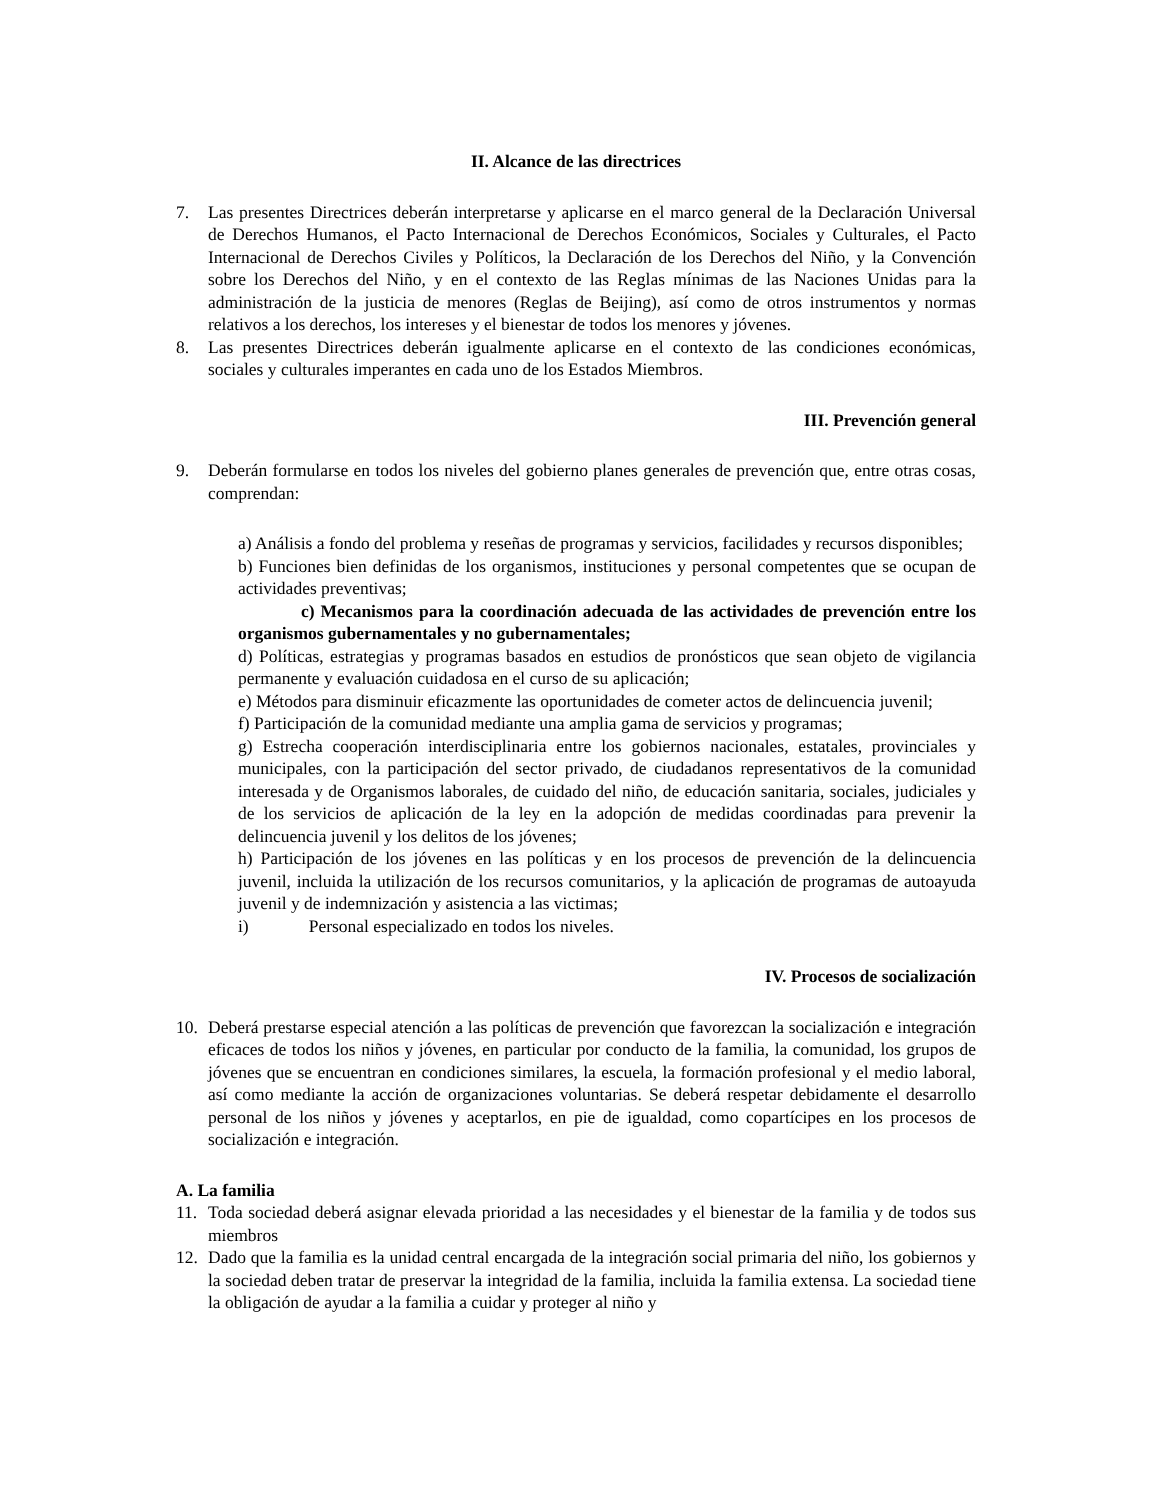II. Alcance de las directrices
7. Las presentes Directrices deberán interpretarse y aplicarse en el marco general de la Declaración Universal de Derechos Humanos, el Pacto Internacional de Derechos Económicos, Sociales y Culturales, el Pacto Internacional de Derechos Civiles y Políticos, la Declaración de los Derechos del Niño, y la Convención sobre los Derechos del Niño, y en el contexto de las Reglas mínimas de las Naciones Unidas para la administración de la justicia de menores (Reglas de Beijing), así como de otros instrumentos y normas relativos a los derechos, los intereses y el bienestar de todos los menores y jóvenes.
8. Las presentes Directrices deberán igualmente aplicarse en el contexto de las condiciones económicas, sociales y culturales imperantes en cada uno de los Estados Miembros.
III. Prevención general
9. Deberán formularse en todos los niveles del gobierno planes generales de prevención que, entre otras cosas, comprendan:
a) Análisis a fondo del problema y reseñas de programas y servicios, facilidades y recursos disponibles;
b) Funciones bien definidas de los organismos, instituciones y personal competentes que se ocupan de actividades preventivas;
c) Mecanismos para la coordinación adecuada de las actividades de prevención entre los organismos gubernamentales y no gubernamentales;
d) Políticas, estrategias y programas basados en estudios de pronósticos que sean objeto de vigilancia permanente y evaluación cuidadosa en el curso de su aplicación;
e) Métodos para disminuir eficazmente las oportunidades de cometer actos de delincuencia juvenil;
f) Participación de la comunidad mediante una amplia gama de servicios y programas;
g) Estrecha cooperación interdisciplinaria entre los gobiernos nacionales, estatales, provinciales y municipales, con la participación del sector privado, de ciudadanos representativos de la comunidad interesada y de Organismos laborales, de cuidado del niño, de educación sanitaria, sociales, judiciales y de los servicios de aplicación de la ley en la adopción de medidas coordinadas para prevenir la delincuencia juvenil y los delitos de los jóvenes;
h) Participación de los jóvenes en las políticas y en los procesos de prevención de la delincuencia juvenil, incluida la utilización de los recursos comunitarios, y la aplicación de programas de autoayuda juvenil y de indemnización y asistencia a las victimas;
i) Personal especializado en todos los niveles.
IV. Procesos de socialización
10. Deberá prestarse especial atención a las políticas de prevención que favorezcan la socialización e integración eficaces de todos los niños y jóvenes, en particular por conducto de la familia, la comunidad, los grupos de jóvenes que se encuentran en condiciones similares, la escuela, la formación profesional y el medio laboral, así como mediante la acción de organizaciones voluntarias. Se deberá respetar debidamente el desarrollo personal de los niños y jóvenes y aceptarlos, en pie de igualdad, como copartícipes en los procesos de socialización e integración.
A. La familia
11. Toda sociedad deberá asignar elevada prioridad a las necesidades y el bienestar de la familia y de todos sus miembros
12. Dado que la familia es la unidad central encargada de la integración social primaria del niño, los gobiernos y la sociedad deben tratar de preservar la integridad de la familia, incluida la familia extensa. La sociedad tiene la obligación de ayudar a la familia a cuidar y proteger al niño y